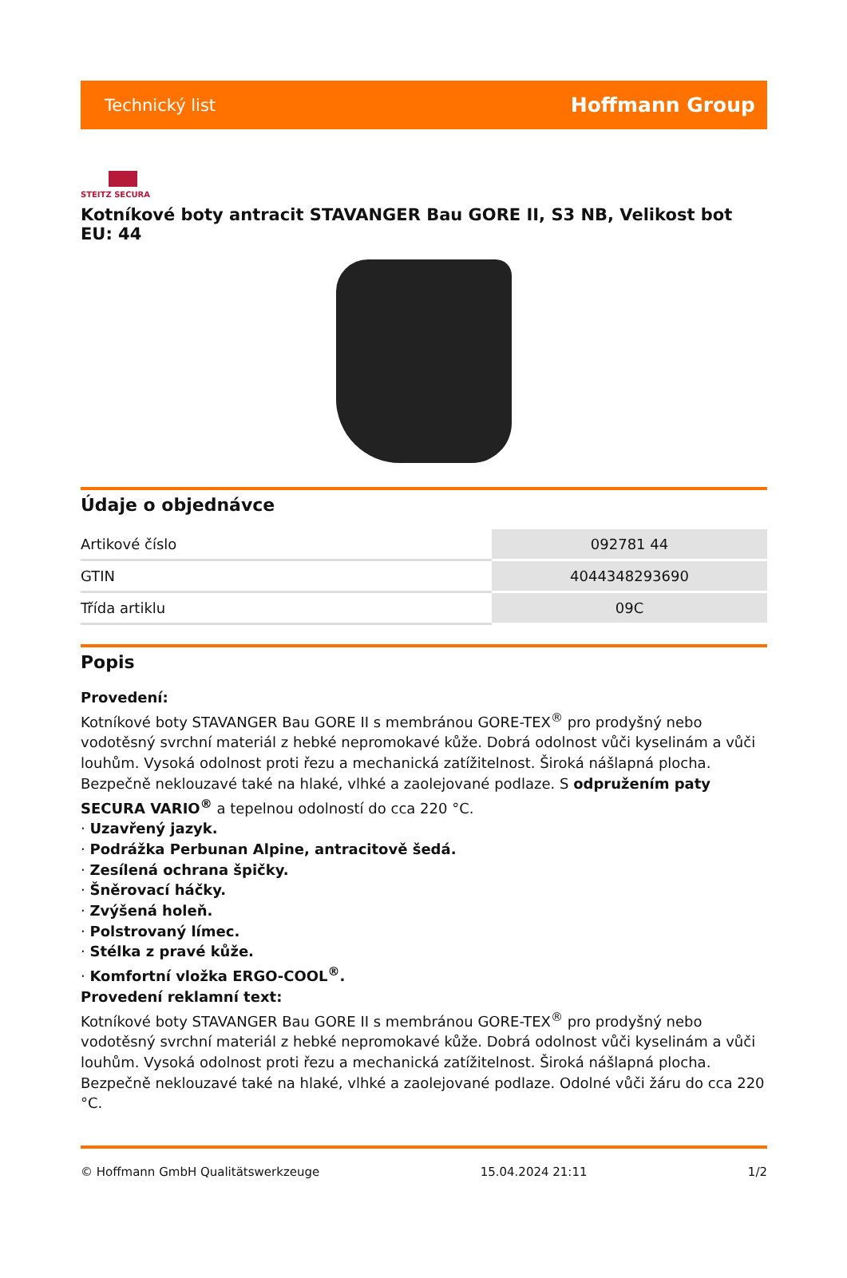Technický list Hoffmann Group
STEITZ SECURA
Kotníkové boty antracit STAVANGER Bau GORE II, S3 NB, Velikost bot EU: 44
Údaje o objednávce
| Artikové číslo | 092781 44 |
| GTIN | 4044348293690 |
| Třída artiklu | 09C |
Popis
Provedení:
Kotníkové boty STAVANGER Bau GORE II s membránou GORE-TEX<sup>®</sup> pro prodyšný nebo vodotěsný svrchní materiál z hebké nepromokavé kůže. Dobrá odolnost vůči kyselinám a vůči louhům. Vysoká odolnost proti řezu a mechanická zatížitelnost. Široká nášlapná plocha. Bezpečně neklouzavé také na hlaké, vlhké a zaolejované podlaze. S odpružením paty SECURA VARIO<sup>®</sup> a tepelnou odolností do cca 220 °C.
· Uzavřený jazyk.
· Podrážka Perbunan Alpine, antracitově šedá.
· Zesílená ochrana špičky.
· Šněrovací háčky.
· Zvýšená holeň.
· Polstrovaný límec.
· Stélka z pravé kůže.
· Komfortní vložka ERGO-COOL<sup>®</sup>.
Provedení reklamní text:
Kotníkové boty STAVANGER Bau GORE II s membránou GORE-TEX<sup>®</sup> pro prodyšný nebo vodotěsný svrchní materiál z hebké nepromokavé kůže. Dobrá odolnost vůči kyselinám a vůči louhům. Vysoká odolnost proti řezu a mechanická zatížitelnost. Široká nášlapná plocha. Bezpečně neklouzavé také na hlaké, vlhké a zaolejované podlaze. Odolné vůči žáru do cca 220 °C.
© Hoffmann GmbH Qualitätswerkzeuge 15.04.2024 21:11 1/2